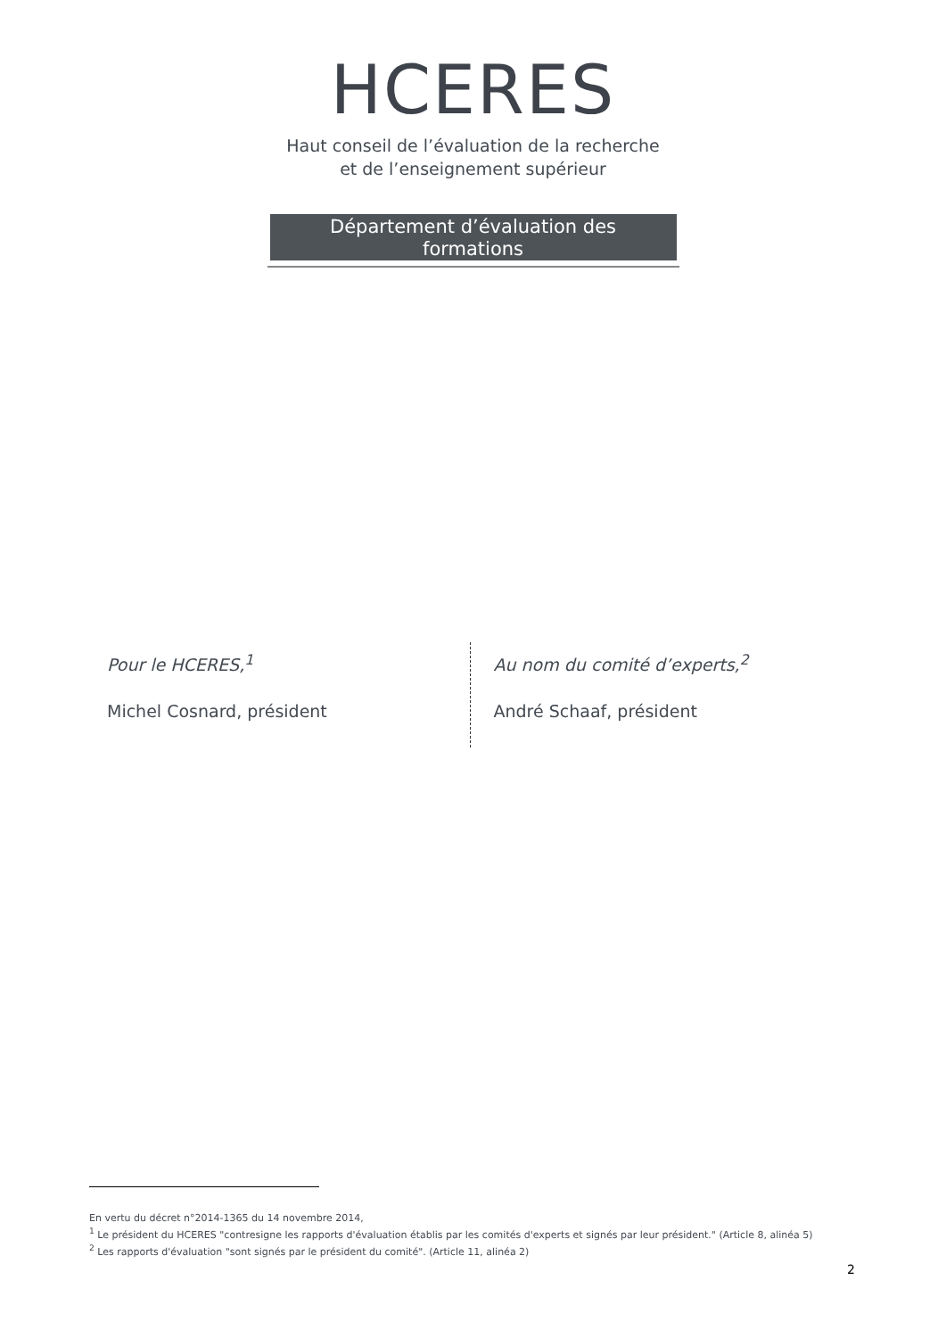HCERES
Haut conseil de l’évaluation de la recherche
et de l’enseignement supérieur
Département d’évaluation des
formations
Pour le HCERES,<sup>1</sup>
Michel Cosnard, président
Au nom du comité d’experts,<sup>2</sup>
André Schaaf, président
En vertu du décret n°2014-1365 du 14 novembre 2014,
<sup>1</sup> Le président du HCERES "contresigne les rapports d'évaluation établis par les comités d'experts et signés par leur président." (Article 8, alinéa 5)
<sup>2</sup> Les rapports d'évaluation "sont signés par le président du comité". (Article 11, alinéa 2)
2